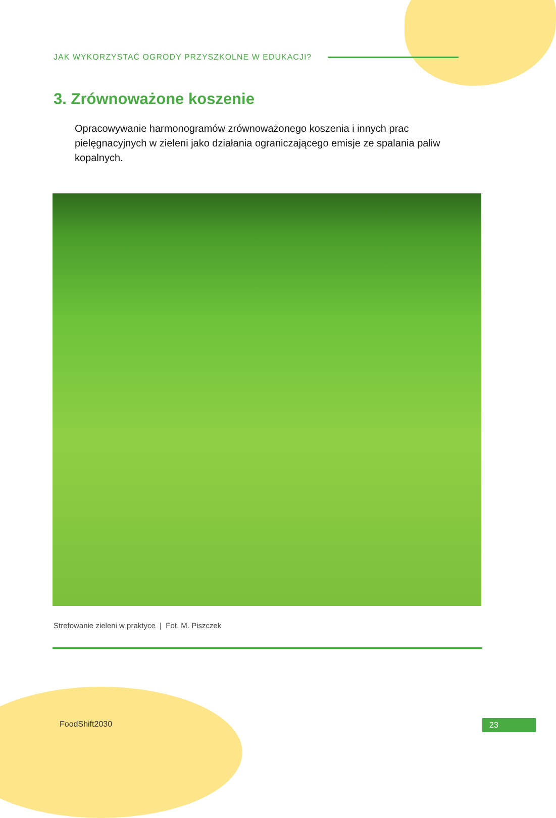JAK WYKORZYSTAĆ OGRODY PRZYSZKOLNE W EDUKACJI?
3. Zrównoważone koszenie
Opracowywanie harmonogramów zrównoważonego koszenia i innych prac pielęgnacyjnych w zieleni jako działania ograniczającego emisje ze spalania paliw kopalnych.
Strefowanie zieleni w praktyce | Fot. M. Piszczek
FoodShift2030 23